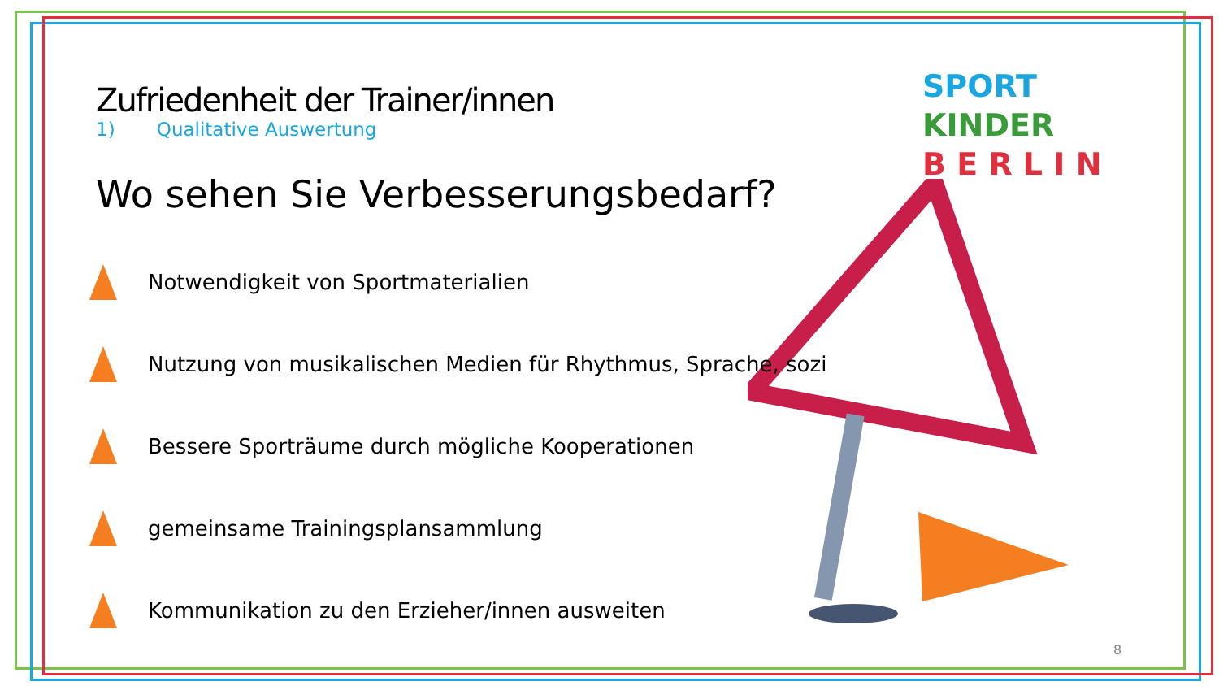SPORT
KINDER
B E R L I N
Zufriedenheit der Trainer/innen
1) Qualitative Auswertung
Wo sehen Sie Verbesserungsbedarf?
Notwendigkeit von Sportmaterialien
Nutzung von musikalischen Medien für Rhythmus, Sprache, sozi
Bessere Sporträume durch mögliche Kooperationen
gemeinsame Trainingsplansammlung
Kommunikation zu den Erzieher/innen ausweiten
8